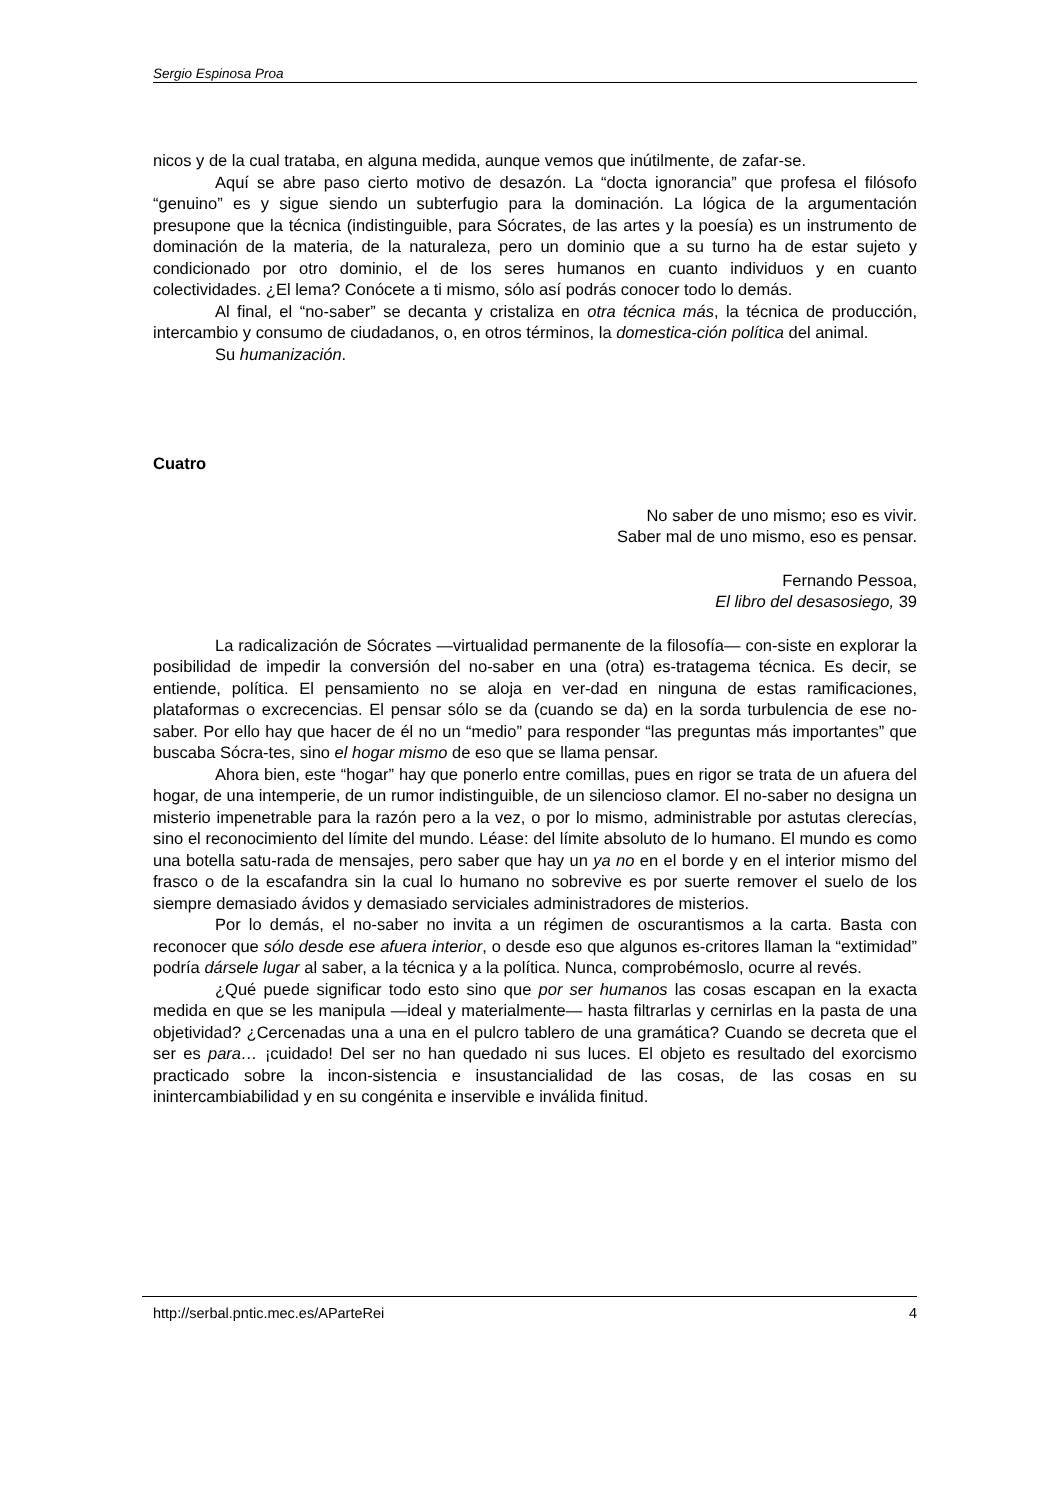Sergio Espinosa Proa
nicos y de la cual trataba, en alguna medida, aunque vemos que inútilmente, de zafar-se.
Aquí se abre paso cierto motivo de desazón. La “docta ignorancia” que profesa el filósofo “genuino” es y sigue siendo un subterfugio para la dominación. La lógica de la argumentación presupone que la técnica (indistinguible, para Sócrates, de las artes y la poesía) es un instrumento de dominación de la materia, de la naturaleza, pero un dominio que a su turno ha de estar sujeto y condicionado por otro dominio, el de los seres humanos en cuanto individuos y en cuanto colectividades. ¿El lema? Conócete a ti mismo, sólo así podrás conocer todo lo demás.
Al final, el “no-saber” se decanta y cristaliza en otra técnica más, la técnica de producción, intercambio y consumo de ciudadanos, o, en otros términos, la domestica-ción política del animal.
Su humanización.
Cuatro
No saber de uno mismo; eso es vivir.
Saber mal de uno mismo, eso es pensar.
Fernando Pessoa,
El libro del desasosiego, 39
La radicalización de Sócrates —virtualidad permanente de la filosofía— con-siste en explorar la posibilidad de impedir la conversión del no-saber en una (otra) es-tratagema técnica. Es decir, se entiende, política. El pensamiento no se aloja en ver-dad en ninguna de estas ramificaciones, plataformas o excrecencias. El pensar sólo se da (cuando se da) en la sorda turbulencia de ese no-saber. Por ello hay que hacer de él no un “medio” para responder “las preguntas más importantes” que buscaba Sócra-tes, sino el hogar mismo de eso que se llama pensar.
Ahora bien, este “hogar” hay que ponerlo entre comillas, pues en rigor se trata de un afuera del hogar, de una intemperie, de un rumor indistinguible, de un silencioso clamor. El no-saber no designa un misterio impenetrable para la razón pero a la vez, o por lo mismo, administrable por astutas clerecías, sino el reconocimiento del límite del mundo. Léase: del límite absoluto de lo humano. El mundo es como una botella satu-rada de mensajes, pero saber que hay un ya no en el borde y en el interior mismo del frasco o de la escafandra sin la cual lo humano no sobrevive es por suerte remover el suelo de los siempre demasiado ávidos y demasiado serviciales administradores de misterios.
Por lo demás, el no-saber no invita a un régimen de oscurantismos a la carta. Basta con reconocer que sólo desde ese afuera interior, o desde eso que algunos es-critores llaman la “extimidad” podría dársele lugar al saber, a la técnica y a la política. Nunca, comprobémoslo, ocurre al revés.
¿Qué puede significar todo esto sino que por ser humanos las cosas escapan en la exacta medida en que se les manipula —ideal y materialmente— hasta filtrarlas y cernirlas en la pasta de una objetividad? ¿Cercenadas una a una en el pulcro tablero de una gramática? Cuando se decreta que el ser es para… ¡cuidado! Del ser no han quedado ni sus luces. El objeto es resultado del exorcismo practicado sobre la incon-sistencia e insustancialidad de las cosas, de las cosas en su inintercambiabilidad y en su congénita e inservible e inválida finitud.
http://serbal.pntic.mec.es/AParteRei 4